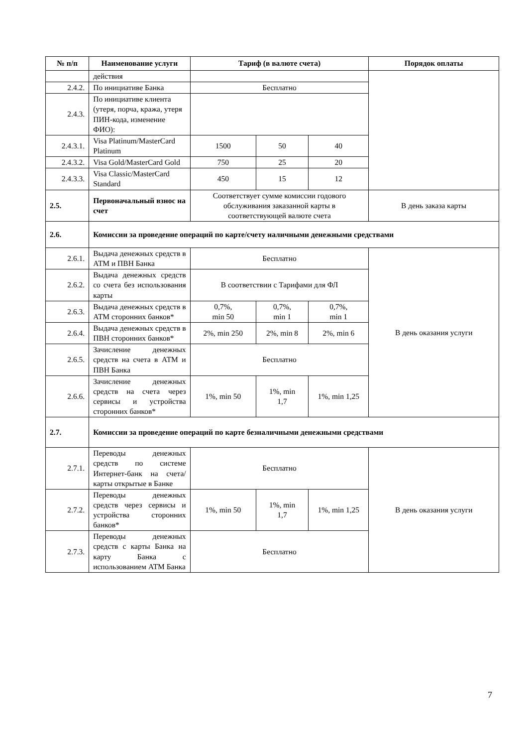| № п/п | Наименование услуги | Тариф (в валюте счета) | | | Порядок оплаты |
| --- | --- | --- | --- | --- | --- |
| | действия | | | | |
| 2.4.2. | По инициативе Банка | Бесплатно | | | |
| 2.4.3. | По инициативе клиента (утеря, порча, кража, утеря ПИН-кода, изменение ФИО): | | | | |
| 2.4.3.1. | Visa Platinum/MasterCard Platinum | 1500 | 50 | 40 | |
| 2.4.3.2. | Visa Gold/MasterCard Gold | 750 | 25 | 20 | |
| 2.4.3.3. | Visa Classic/MasterCard Standard | 450 | 15 | 12 | |
| 2.5. | Первоначальный взнос на счет | Соответствует сумме комиссии годового обслуживания заказанной карты в соответствующей валюте счета | | | В день заказа карты |
| 2.6. | Комиссии за проведение операций по карте/счету наличными денежными средствами | | | | |
| 2.6.1. | Выдача денежных средств в АТМ и ПВН Банка | Бесплатно | | | В день оказания услуги |
| 2.6.2. | Выдача денежных средств со счета без использования карты | В соответствии с Тарифами для ФЛ | | | |
| 2.6.3. | Выдача денежных средств в АТМ сторонних банков* | 0,7%, min 50 | 0,7%, min 1 | 0,7%, min 1 | |
| 2.6.4. | Выдача денежных средств в ПВН сторонних банков* | 2%, min 250 | 2%, min 8 | 2%, min 6 | |
| 2.6.5. | Зачисление денежных средств на счета в АТМ и ПВН Банка | Бесплатно | | | |
| 2.6.6. | Зачисление денежных средств на счета через сервисы и устройства сторонних банков* | 1%, min 50 | 1%, min 1,7 | 1%, min 1,25 | |
| 2.7. | Комиссии за проведение операций по карте безналичными денежными средствами | | | | |
| 2.7.1. | Переводы денежных средств по системе Интернет-банк на счета/карты открытые в Банке | Бесплатно | | | В день оказания услуги |
| 2.7.2. | Переводы денежных средств через сервисы и устройства сторонних банков* | 1%, min 50 | 1%, min 1,7 | 1%, min 1,25 | |
| 2.7.3. | Переводы денежных средств с карты Банка на карту Банка с использованием АТМ Банка | Бесплатно | | | |
7